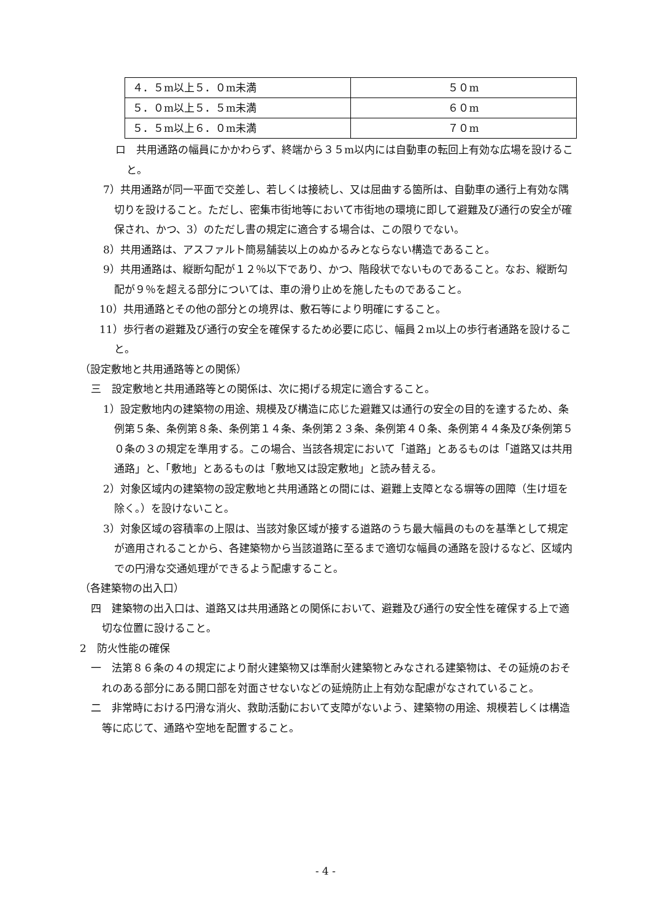| ４．５m以上５．０m未満 | ５０m |
| ５．０m以上５．５m未満 | ６０m |
| ５．５m以上６．０m未満 | ７０m |
ロ　共用通路の幅員にかかわらず、終端から３５m以内には自動車の転回上有効な広場を設けること。
7）共用通路が同一平面で交差し、若しくは接続し、又は屈曲する箇所は、自動車の通行上有効な隅切りを設けること。ただし、密集市街地等において市街地の環境に即して避難及び通行の安全が確保され、かつ、3）のただし書の規定に適合する場合は、この限りでない。
8）共用通路は、アスファルト簡易舗装以上のぬかるみとならない構造であること。
9）共用通路は、縦断勾配が１２％以下であり、かつ、階段状でないものであること。なお、縦断勾配が９％を超える部分については、車の滑り止めを施したものであること。
10）共用通路とその他の部分との境界は、敷石等により明確にすること。
11）歩行者の避難及び通行の安全を確保するため必要に応じ、幅員２m以上の歩行者通路を設けること。
（設定敷地と共用通路等との関係）
三　設定敷地と共用通路等との関係は、次に掲げる規定に適合すること。
1）設定敷地内の建築物の用途、規模及び構造に応じた避難又は通行の安全の目的を達するため、条例第５条、条例第８条、条例第１４条、条例第２３条、条例第４０条、条例第４４条及び条例第５０条の３の規定を準用する。この場合、当該各規定において「道路」とあるものは「道路又は共用通路」と、「敷地」とあるものは「敷地又は設定敷地」と読み替える。
2）対象区域内の建築物の設定敷地と共用通路との間には、避難上支障となる塀等の囲障（生け垣を除く。）を設けないこと。
3）対象区域の容積率の上限は、当該対象区域が接する道路のうち最大幅員のものを基準として規定が適用されることから、各建築物から当該道路に至るまで適切な幅員の通路を設けるなど、区域内での円滑な交通処理ができるよう配慮すること。
（各建築物の出入口）
四　建築物の出入口は、道路又は共用通路との関係において、避難及び通行の安全性を確保する上で適切な位置に設けること。
2　防火性能の確保
一　法第８６条の４の規定により耐火建築物又は準耐火建築物とみなされる建築物は、その延焼のおそれのある部分にある開口部を対面させないなどの延焼防止上有効な配慮がなされていること。
二　非常時における円滑な消火、救助活動において支障がないよう、建築物の用途、規模若しくは構造等に応じて、通路や空地を配置すること。
- 4 -